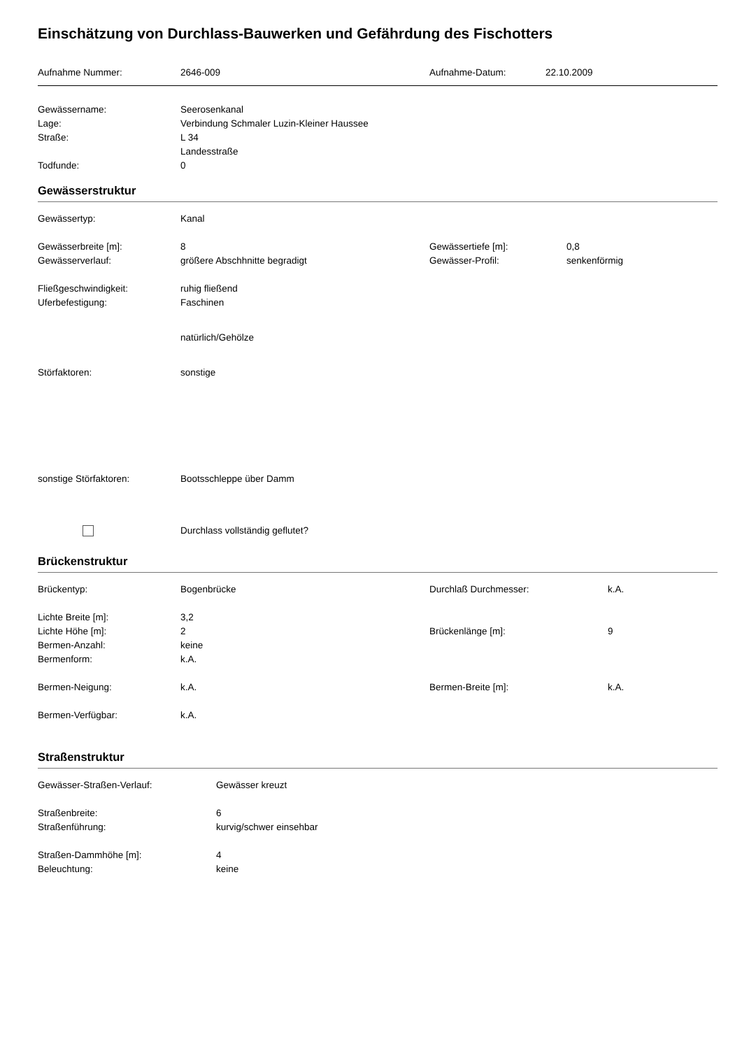Einschätzung von Durchlass-Bauwerken und Gefährdung des Fischotters
Aufnahme Nummer: 2646-009 Aufnahme-Datum: 22.10.2009
Gewässername: Seerosenkanal
Lage: Verbindung Schmaler Luzin-Kleiner Haussee
Straße: L 34
Landesstraße
Todfunde: 0
Gewässerstruktur
Gewässertyp: Kanal
Gewässerbreite [m]: 8 Gewässertiefe [m]: 0,8
Gewässerverlauf: größere Abschhnitte begradigt Gewässer-Profil: senkenförmig
Fließgeschwindigkeit: ruhig fließend
Uferbefestigung: Faschinen
natürlich/Gehölze
Störfaktoren: sonstige
sonstige Störfaktoren: Bootsschleppe über Damm
Durchlass vollständig geflutet?
Brückenstruktur
Brückentyp: Bogenbrücke Durchlaß Durchmesser: k.A.
Lichte Breite [m]: 3,2
Lichte Höhe [m]: 2 Brückenlänge [m]: 9
Bermen-Anzahl: keine
Bermenform: k.A.
Bermen-Neigung: k.A. Bermen-Breite [m]: k.A.
Bermen-Verfügbar: k.A.
Straßenstruktur
Gewässer-Straßen-Verlauf: Gewässer kreuzt
Straßenbreite: 6
Straßenführung: kurvig/schwer einsehbar
Straßen-Dammhöhe [m]: 4
Beleuchtung: keine